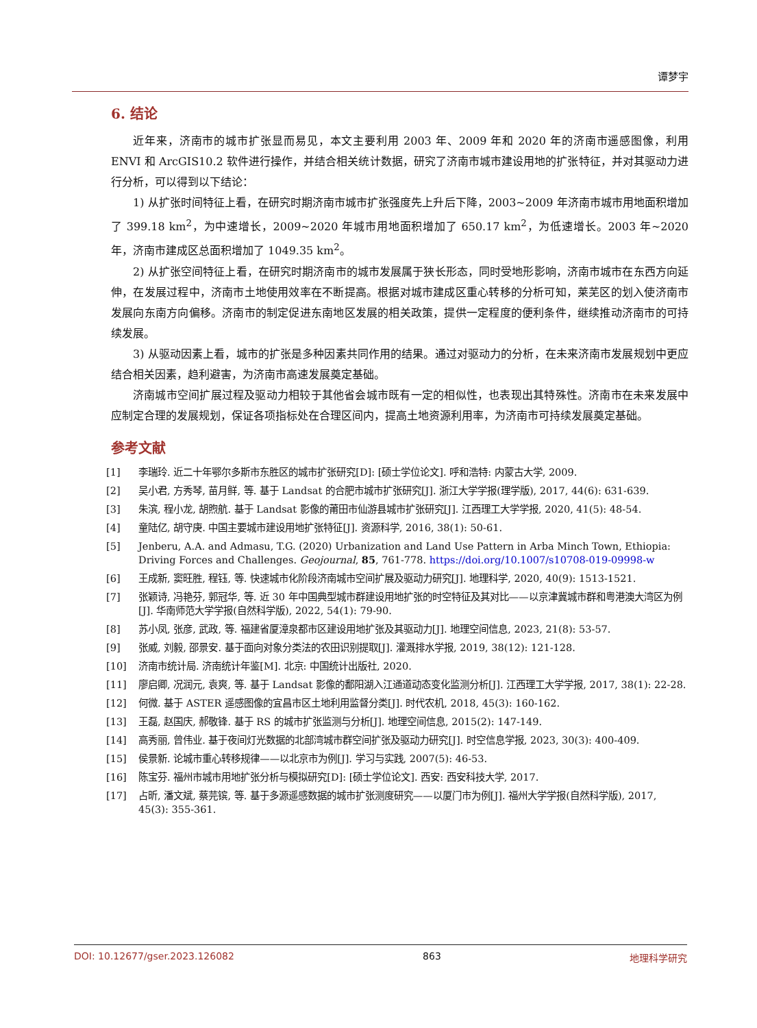谭梦宇
6. 结论
近年来，济南市的城市扩张显而易见，本文主要利用 2003 年、2009 年和 2020 年的济南市遥感图像，利用 ENVI 和 ArcGIS10.2 软件进行操作，并结合相关统计数据，研究了济南市城市建设用地的扩张特征，并对其驱动力进行分析，可以得到以下结论：
1) 从扩张时间特征上看，在研究时期济南市城市扩张强度先上升后下降，2003~2009 年济南市城市用地面积增加了 399.18 km<sup>2</sup>，为中速增长，2009~2020 年城市用地面积增加了 650.17 km<sup>2</sup>，为低速增长。2003 年~2020 年，济南市建成区总面积增加了 1049.35 km<sup>2</sup>。
2) 从扩张空间特征上看，在研究时期济南市的城市发展属于狭长形态，同时受地形影响，济南市城市在东西方向延伸，在发展过程中，济南市土地使用效率在不断提高。根据对城市建成区重心转移的分析可知，莱芜区的划入使济南市发展向东南方向偏移。济南市的制定促进东南地区发展的相关政策，提供一定程度的便利条件，继续推动济南市的可持续发展。
3) 从驱动因素上看，城市的扩张是多种因素共同作用的结果。通过对驱动力的分析，在未来济南市发展规划中更应结合相关因素，趋利避害，为济南市高速发展奠定基础。
济南城市空间扩展过程及驱动力相较于其他省会城市既有一定的相似性，也表现出其特殊性。济南市在未来发展中应制定合理的发展规划，保证各项指标处在合理区间内，提高土地资源利用率，为济南市可持续发展奠定基础。
参考文献
[1] 李瑞玲. 近二十年鄂尔多斯市东胜区的城市扩张研究[D]: [硕士学位论文]. 呼和浩特: 内蒙古大学, 2009.
[2] 吴小君, 方秀琴, 苗月鲜, 等. 基于 Landsat 的合肥市城市扩张研究[J]. 浙江大学学报(理学版), 2017, 44(6): 631-639.
[3] 朱滨, 程小龙, 胡煦航. 基于 Landsat 影像的莆田市仙游县城市扩张研究[J]. 江西理工大学学报, 2020, 41(5): 48-54.
[4] 童陆亿, 胡守庚. 中国主要城市建设用地扩张特征[J]. 资源科学, 2016, 38(1): 50-61.
[5] Jenberu, A.A. and Admasu, T.G. (2020) Urbanization and Land Use Pattern in Arba Minch Town, Ethiopia: Driving Forces and Challenges. Geojournal, 85, 761-778. https://doi.org/10.1007/s10708-019-09998-w
[6] 王成新, 窦旺胜, 程钰, 等. 快速城市化阶段济南城市空间扩展及驱动力研究[J]. 地理科学, 2020, 40(9): 1513-1521.
[7] 张颖诗, 冯艳芬, 郭冠华, 等. 近 30 年中国典型城市群建设用地扩张的时空特征及其对比——以京津冀城市群和粤港澳大湾区为例[J]. 华南师范大学学报(自然科学版), 2022, 54(1): 79-90.
[8] 苏小凤, 张彦, 武政, 等. 福建省厦漳泉都市区建设用地扩张及其驱动力[J]. 地理空间信息, 2023, 21(8): 53-57.
[9] 张威, 刘毅, 邵景安. 基于面向对象分类法的农田识别提取[J]. 灌溉排水学报, 2019, 38(12): 121-128.
[10] 济南市统计局. 济南统计年鉴[M]. 北京: 中国统计出版社, 2020.
[11] 廖启卿, 况润元, 袁爽, 等. 基于 Landsat 影像的鄱阳湖入江通道动态变化监测分析[J]. 江西理工大学学报, 2017, 38(1): 22-28.
[12] 何微. 基于 ASTER 遥感图像的宜昌市区土地利用监督分类[J]. 时代农机, 2018, 45(3): 160-162.
[13] 王磊, 赵国庆, 郝敬锋. 基于 RS 的城市扩张监测与分析[J]. 地理空间信息, 2015(2): 147-149.
[14] 高秀丽, 曾伟业. 基于夜间灯光数据的北部湾城市群空间扩张及驱动力研究[J]. 时空信息学报, 2023, 30(3): 400-409.
[15] 侯景新. 论城市重心转移规律——以北京市为例[J]. 学习与实践, 2007(5): 46-53.
[16] 陈宝芬. 福州市城市用地扩张分析与模拟研究[D]: [硕士学位论文]. 西安: 西安科技大学, 2017.
[17] 占昕, 潘文斌, 蔡芫镔, 等. 基于多源遥感数据的城市扩张测度研究——以厦门市为例[J]. 福州大学学报(自然科学版), 2017, 45(3): 355-361.
DOI: 10.12677/gser.2023.126082 863 地理科学研究